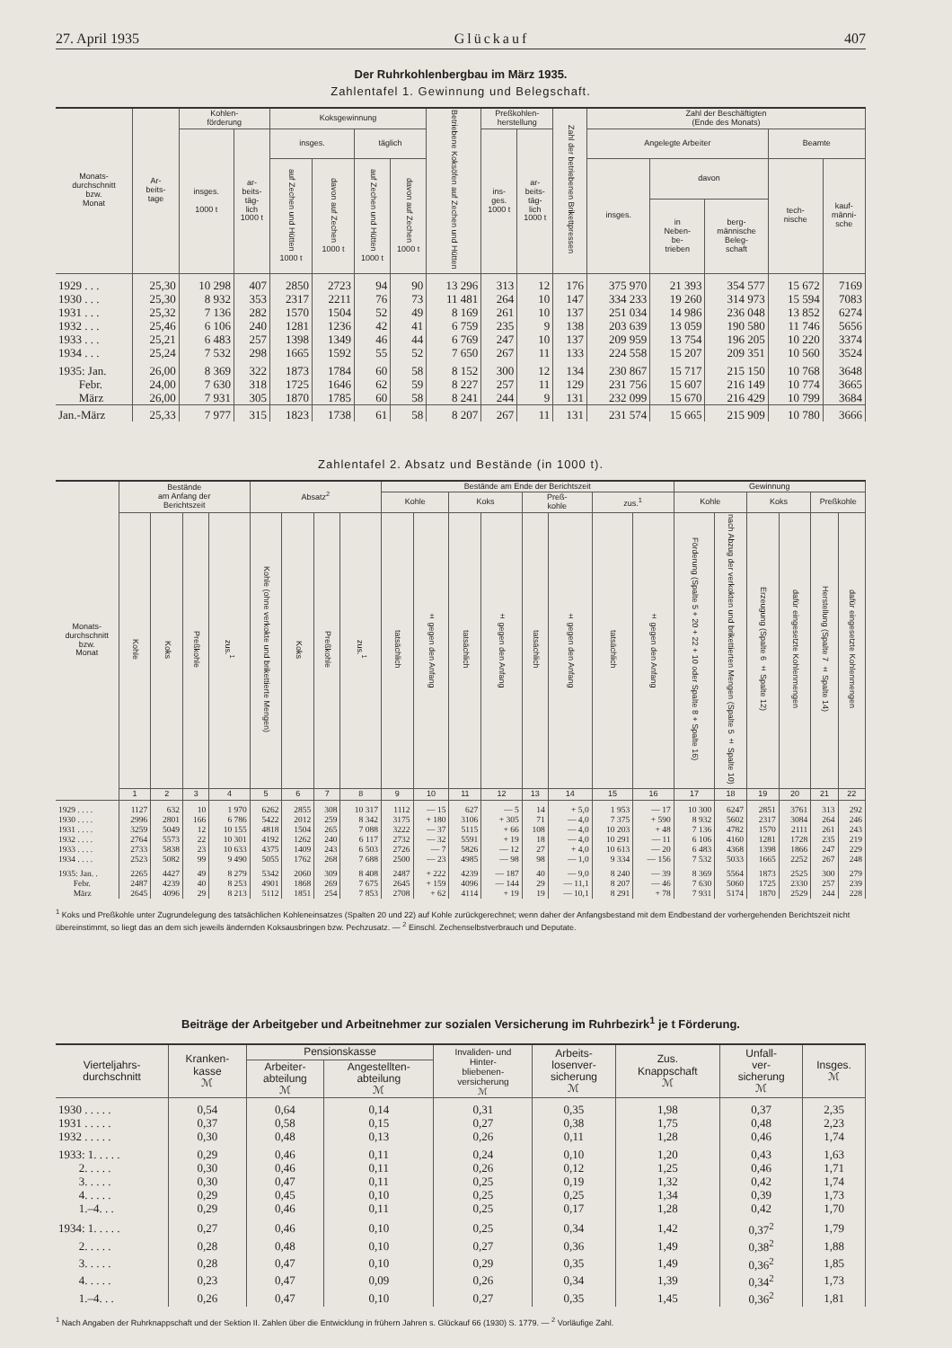27. April 1935 Glückauf 407
Der Ruhrkohlenbergbau im März 1935.
Zahlentafel 1. Gewinnung und Belegschaft.
| Monats- durchschnitt bzw. Monat | Ar- beits- tage | Kohlen- förderung | | Koksgewinnung | | | | Betriebene Koksöfen auf Zechen und Hütten | Preßkohlen- herstellung | | Zahl der betriebenen Brikettpressen | Zahl der Beschäftigten (Ende des Monats) | | | | |
| --- | --- | --- | --- | --- | --- | --- | --- | --- | --- | --- | --- | --- | --- | --- | --- | --- |
| | | insges. 1000 t | ar- beits- täg- lich 1000 t | insges. | | täglich | | | ins- ges. 1000 t | ar- beits- täg- lich 1000 t | | Angelegte Arbeiter | | | Beamte | |
| | | | | auf Zechen und Hütten 1000 t | davon auf Zechen 1000 t | auf Zechen und Hütten 1000 t | davon auf Zechen 1000 t | | | | | insges. | davon | | tech- nische | kauf- männi- sche |
| | | | | | | | | | | | | | in Neben- be- trieben | berg- männische Beleg- schaft | | |
| 1929 . . . | 25,30 | 10 298 | 407 | 2850 | 2723 | 94 | 90 | 13 296 | 313 | 12 | 176 | 375 970 | 21 393 | 354 577 | 15 672 | 7169 |
| 1930 . . . | 25,30 | 8 932 | 353 | 2317 | 2211 | 76 | 73 | 11 481 | 264 | 10 | 147 | 334 233 | 19 260 | 314 973 | 15 594 | 7083 |
| 1931 . . . | 25,32 | 7 136 | 282 | 1570 | 1504 | 52 | 49 | 8 169 | 261 | 10 | 137 | 251 034 | 14 986 | 236 048 | 13 852 | 6274 |
| 1932 . . . | 25,46 | 6 106 | 240 | 1281 | 1236 | 42 | 41 | 6 759 | 235 | 9 | 138 | 203 639 | 13 059 | 190 580 | 11 746 | 5656 |
| 1933 . . . | 25,21 | 6 483 | 257 | 1398 | 1349 | 46 | 44 | 6 769 | 247 | 10 | 137 | 209 959 | 13 754 | 196 205 | 10 220 | 3374 |
| 1934 . . . | 25,24 | 7 532 | 298 | 1665 | 1592 | 55 | 52 | 7 650 | 267 | 11 | 133 | 224 558 | 15 207 | 209 351 | 10 560 | 3524 |
| 1935: Jan. | 26,00 | 8 369 | 322 | 1873 | 1784 | 60 | 58 | 8 152 | 300 | 12 | 134 | 230 867 | 15 717 | 215 150 | 10 768 | 3648 |
| Febr. | 24,00 | 7 630 | 318 | 1725 | 1646 | 62 | 59 | 8 227 | 257 | 11 | 129 | 231 756 | 15 607 | 216 149 | 10 774 | 3665 |
| März | 26,00 | 7 931 | 305 | 1870 | 1785 | 60 | 58 | 8 241 | 244 | 9 | 131 | 232 099 | 15 670 | 216 429 | 10 799 | 3684 |
| Jan.-März | 25,33 | 7 977 | 315 | 1823 | 1738 | 61 | 58 | 8 207 | 267 | 11 | 131 | 231 574 | 15 665 | 215 909 | 10 780 | 3666 |
Zahlentafel 2. Absatz und Bestände (in 1000 t).
| Monats- durchschnitt bzw. Monat | Bestände am Anfang der Berichtszeit | | | | Absatz<sup>2</sup> | | | | Bestände am Ende der Berichtszeit | | | | | | | | Gewinnung | | | | | |
| --- | --- | --- | --- | --- | --- | --- | --- | --- | --- | --- | --- | --- | --- | --- | --- | --- | --- | --- | --- | --- | --- | --- |
| | | | | | | | | | Kohle | | Koks | | Preß- kohle | | zus.<sup>1</sup> | | Kohle | | Koks | | Preßkohle | |
| | Kohle | Koks | Preßkohle | zus.<sup>1</sup> | Kohle (ohne verkokte und brikettierte Mengen) | Koks | Preßkohle | zus.<sup>1</sup> | tatsächlich | ± gegen den Anfang | tatsächlich | ± gegen den Anfang | tatsächlich | ± gegen den Anfang | tatsächlich | ± gegen den Anfang | Förderung (Spalte 5 + 20 + 22 + 10 oder Spalte 8 + Spalte 16) | nach Abzug der verkokten und brikettierten Mengen (Spalte 5 ± Spalte 10) | Erzeugung (Spalte 6 ± Spalte 12) | dafür eingesetzte Kohlenmengen | Herstellung (Spalte 7 ± Spalte 14) | dafür eingesetzte Kohlenmengen |
| | 1 | 2 | 3 | 4 | 5 | 6 | 7 | 8 | 9 | 10 | 11 | 12 | 13 | 14 | 15 | 16 | 17 | 18 | 19 | 20 | 21 | 22 |
| 1929 . . . . | 1127 | 632 | 10 | 1 970 | 6262 | 2855 | 308 | 10 317 | 1112 | — 15 | 627 | — 5 | 14 | + 5,0 | 1 953 | — 17 | 10 300 | 6247 | 2851 | 3761 | 313 | 292 |
| 1930 . . . . | 2996 | 2801 | 166 | 6 786 | 5422 | 2012 | 259 | 8 342 | 3175 | + 180 | 3106 | + 305 | 71 | — 4,0 | 7 375 | + 590 | 8 932 | 5602 | 2317 | 3084 | 264 | 246 |
| 1931 . . . . | 3259 | 5049 | 12 | 10 155 | 4818 | 1504 | 265 | 7 088 | 3222 | — 37 | 5115 | + 66 | 108 | — 4,0 | 10 203 | + 48 | 7 136 | 4782 | 1570 | 2111 | 261 | 243 |
| 1932 . . . . | 2764 | 5573 | 22 | 10 301 | 4192 | 1262 | 240 | 6 117 | 2732 | — 32 | 5591 | + 19 | 18 | — 4,0 | 10 291 | — 11 | 6 106 | 4160 | 1281 | 1728 | 235 | 219 |
| 1933 . . . . | 2733 | 5838 | 23 | 10 633 | 4375 | 1409 | 243 | 6 503 | 2726 | — 7 | 5826 | — 12 | 27 | + 4,0 | 10 613 | — 20 | 6 483 | 4368 | 1398 | 1866 | 247 | 229 |
| 1934 . . . . | 2523 | 5082 | 99 | 9 490 | 5055 | 1762 | 268 | 7 688 | 2500 | — 23 | 4985 | — 98 | 98 | — 1,0 | 9 334 | — 156 | 7 532 | 5033 | 1665 | 2252 | 267 | 248 |
| 1935: Jan. . | 2265 | 4427 | 49 | 8 279 | 5342 | 2060 | 309 | 8 408 | 2487 | + 222 | 4239 | — 187 | 40 | — 9,0 | 8 240 | — 39 | 8 369 | 5564 | 1873 | 2525 | 300 | 279 |
| Febr. | 2487 | 4239 | 40 | 8 253 | 4901 | 1868 | 269 | 7 675 | 2645 | + 159 | 4096 | — 144 | 29 | — 11,1 | 8 207 | — 46 | 7 630 | 5060 | 1725 | 2330 | 257 | 239 |
| März | 2645 | 4096 | 29 | 8 213 | 5112 | 1851 | 254 | 7 853 | 2708 | + 62 | 4114 | + 19 | 19 | — 10,1 | 8 291 | + 78 | 7 931 | 5174 | 1870 | 2529 | 244 | 228 |
<sup>1</sup> Koks und Preßkohle unter Zugrundelegung des tatsächlichen Kohleneinsatzes (Spalten 20 und 22) auf Kohle zurückgerechnet; wenn daher der Anfangsbestand mit dem Endbestand der vorhergehenden Berichtszeit nicht übereinstimmt, so liegt das an dem sich jeweils ändernden Koksausbringen bzw. Pechzusatz. — <sup>2</sup> Einschl. Zechenselbstverbrauch und Deputate.
Beiträge der Arbeitgeber und Arbeitnehmer zur sozialen Versicherung im Ruhrbezirk<sup>1</sup> je t Förderung.
| Vierteljahrs- durchschnitt | Kranken- kasse ℳ | Pensionskasse | | Invaliden- und Hinter- bliebenen- versicherung ℳ | Arbeits- losenver- sicherung ℳ | Zus. Knappschaft ℳ | Unfall- ver- sicherung ℳ | Insges. ℳ |
| --- | --- | --- | --- | --- | --- | --- | --- | --- |
| | | Arbeiter- abteilung ℳ | Angestellten- abteilung ℳ | | | | | |
| 1930 . . . . . | 0,54 | 0,64 | 0,14 | 0,31 | 0,35 | 1,98 | 0,37 | 2,35 |
| 1931 . . . . . | 0,37 | 0,58 | 0,15 | 0,27 | 0,38 | 1,75 | 0,48 | 2,23 |
| 1932 . . . . . | 0,30 | 0,48 | 0,13 | 0,26 | 0,11 | 1,28 | 0,46 | 1,74 |
| 1933: 1. . . . . | 0,29 | 0,46 | 0,11 | 0,24 | 0,10 | 1,20 | 0,43 | 1,63 |
| 2. . . . . | 0,30 | 0,46 | 0,11 | 0,26 | 0,12 | 1,25 | 0,46 | 1,71 |
| 3. . . . . | 0,30 | 0,47 | 0,11 | 0,25 | 0,19 | 1,32 | 0,42 | 1,74 |
| 4. . . . . | 0,29 | 0,45 | 0,10 | 0,25 | 0,25 | 1,34 | 0,39 | 1,73 |
| 1.–4. . . | 0,29 | 0,46 | 0,11 | 0,25 | 0,17 | 1,28 | 0,42 | 1,70 |
| 1934: 1. . . . . | 0,27 | 0,46 | 0,10 | 0,25 | 0,34 | 1,42 | 0,37<sup>2</sup> | 1,79 |
| 2. . . . . | 0,28 | 0,48 | 0,10 | 0,27 | 0,36 | 1,49 | 0,38<sup>2</sup> | 1,88 |
| 3. . . . . | 0,28 | 0,47 | 0,10 | 0,29 | 0,35 | 1,49 | 0,36<sup>2</sup> | 1,85 |
| 4. . . . . | 0,23 | 0,47 | 0,09 | 0,26 | 0,34 | 1,39 | 0,34<sup>2</sup> | 1,73 |
| 1.–4. . . | 0,26 | 0,47 | 0,10 | 0,27 | 0,35 | 1,45 | 0,36<sup>2</sup> | 1,81 |
<sup>1</sup> Nach Angaben der Ruhrknappschaft und der Sektion II. Zahlen über die Entwicklung in frühern Jahren s. Glückauf 66 (1930) S. 1779. — <sup>2</sup> Vorläufige Zahl.